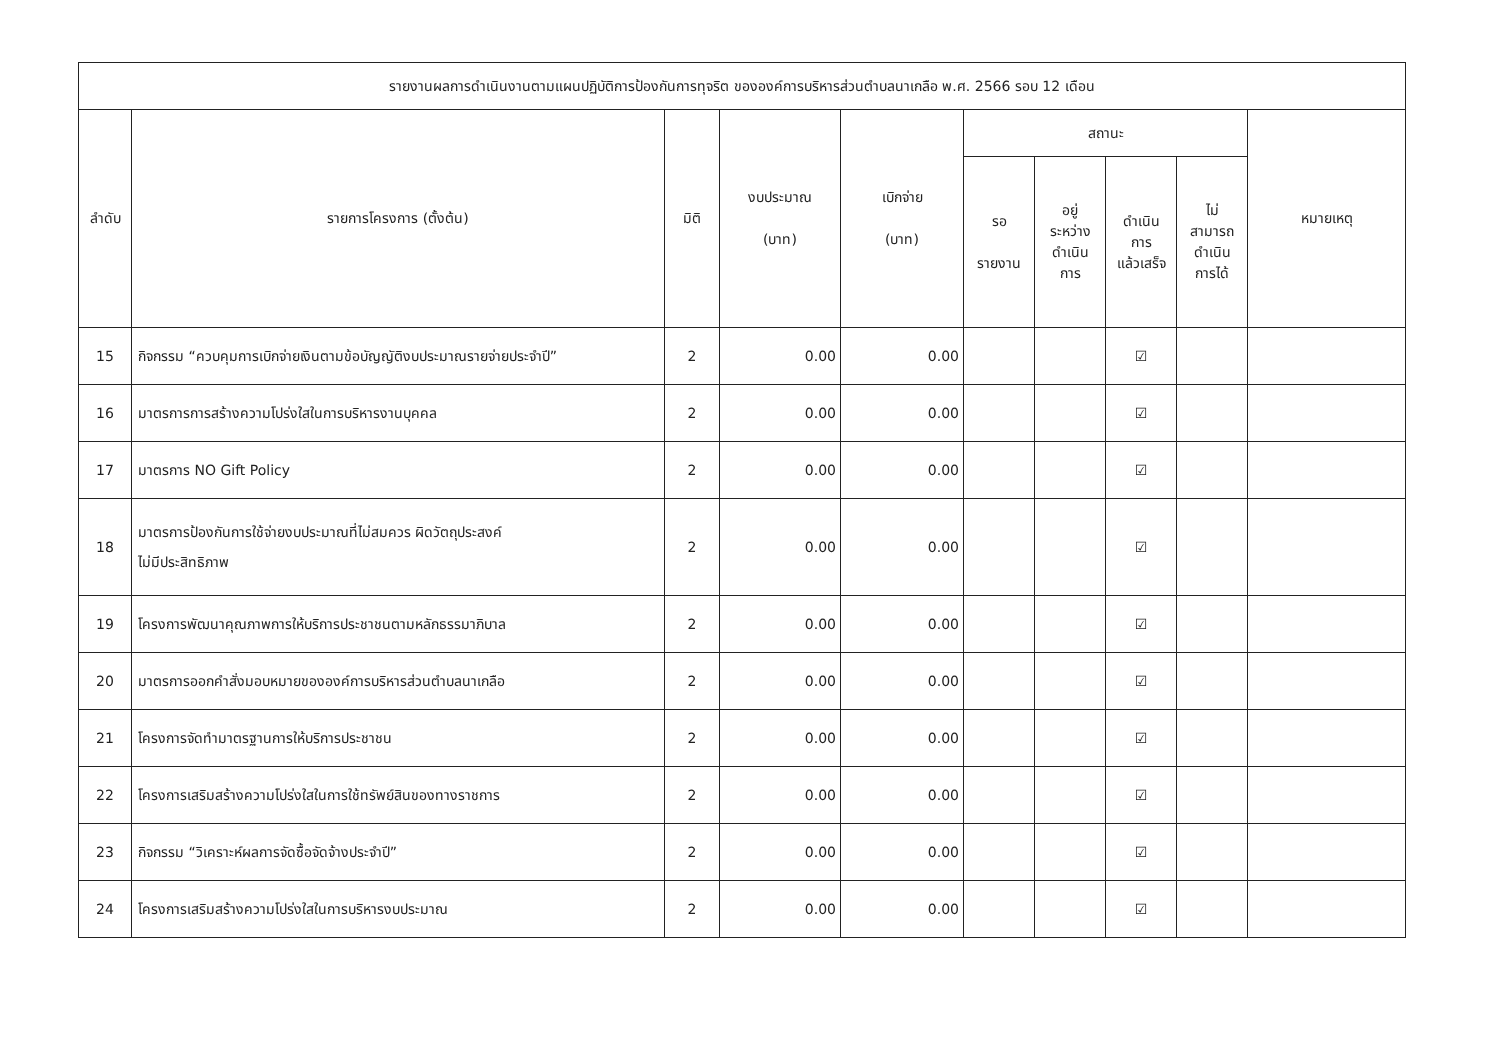| รายงานผลการดำเนินงานตามแผนปฏิบัติการป้องกันการทุจริต ขององค์การบริหารส่วนตำบลนาเกลือ พ.ศ. 2566 รอบ 12 เดือน | | | | | | | | | |
| --- | --- | --- | --- | --- | --- | --- | --- | --- | --- |
| ลำดับ | รายการโครงการ (ตั้งต้น) | มิติ | งบประมาณ (บาท) | เบิกจ่าย (บาท) | สถานะ | | | | หมายเหตุ |
| | | | | | รอ รายงาน | อยู่ ระหว่าง ดำเนิน การ | ดำเนิน การ แล้วเสร็จ | ไม่ สามารถ ดำเนิน การได้ | |
| 15 | กิจกรรม “ควบคุมการเบิกจ่ายเงินตามข้อบัญญัติงบประมาณรายจ่ายประจำปี” | 2 | 0.00 | 0.00 | | | ☑ | | |
| 16 | มาตรการการสร้างความโปร่งใสในการบริหารงานบุคคล | 2 | 0.00 | 0.00 | | | ☑ | | |
| 17 | มาตรการ NO Gift Policy | 2 | 0.00 | 0.00 | | | ☑ | | |
| 18 | มาตรการป้องกันการใช้จ่ายงบประมาณที่ไม่สมควร ผิดวัตถุประสงค์ ไม่มีประสิทธิภาพ | 2 | 0.00 | 0.00 | | | ☑ | | |
| 19 | โครงการพัฒนาคุณภาพการให้บริการประชาชนตามหลักธรรมาภิบาล | 2 | 0.00 | 0.00 | | | ☑ | | |
| 20 | มาตรการออกคำสั่งมอบหมายขององค์การบริหารส่วนตำบลนาเกลือ | 2 | 0.00 | 0.00 | | | ☑ | | |
| 21 | โครงการจัดทำมาตรฐานการให้บริการประชาชน | 2 | 0.00 | 0.00 | | | ☑ | | |
| 22 | โครงการเสริมสร้างความโปร่งใสในการใช้ทรัพย์สินของทางราชการ | 2 | 0.00 | 0.00 | | | ☑ | | |
| 23 | กิจกรรม “วิเคราะห์ผลการจัดซื้อจัดจ้างประจำปี” | 2 | 0.00 | 0.00 | | | ☑ | | |
| 24 | โครงการเสริมสร้างความโปร่งใสในการบริหารงบประมาณ | 2 | 0.00 | 0.00 | | | ☑ | | |